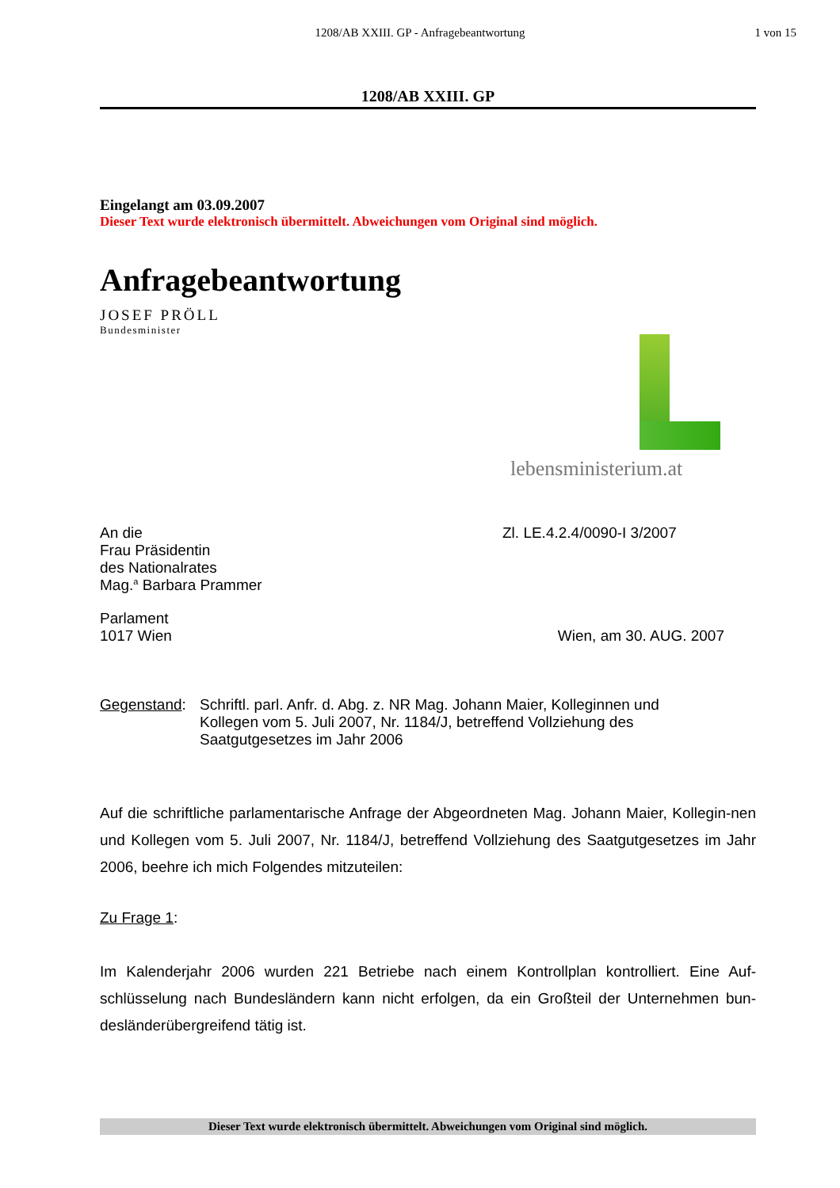1208/AB XXIII. GP - Anfragebeantwortung
1 von 15
1208/AB XXIII. GP
Eingelangt am 03.09.2007
Dieser Text wurde elektronisch übermittelt. Abweichungen vom Original sind möglich.
Anfragebeantwortung
JOSEF PRÖLL
Bundesminister
lebensministerium.at
An die
Frau Präsidentin
des Nationalrates
Mag.<sup>a</sup> Barbara Prammer
Parlament
1017 Wien
Zl. LE.4.2.4/0090-I 3/2007
Wien, am 30. AUG. 2007
Gegenstand: Schriftl. parl. Anfr. d. Abg. z. NR Mag. Johann Maier, Kolleginnen und Kollegen vom 5. Juli 2007, Nr. 1184/J, betreffend Vollziehung des Saatgutgesetzes im Jahr 2006
Auf die schriftliche parlamentarische Anfrage der Abgeordneten Mag. Johann Maier, Kollegin-nen und Kollegen vom 5. Juli 2007, Nr. 1184/J, betreffend Vollziehung des Saatgutgesetzes im Jahr 2006, beehre ich mich Folgendes mitzuteilen:
Zu Frage 1:
Im Kalenderjahr 2006 wurden 221 Betriebe nach einem Kontrollplan kontrolliert. Eine Auf-schlüsselung nach Bundesländern kann nicht erfolgen, da ein Großteil der Unternehmen bun-desländerübergreifend tätig ist.
Dieser Text wurde elektronisch übermittelt. Abweichungen vom Original sind möglich.